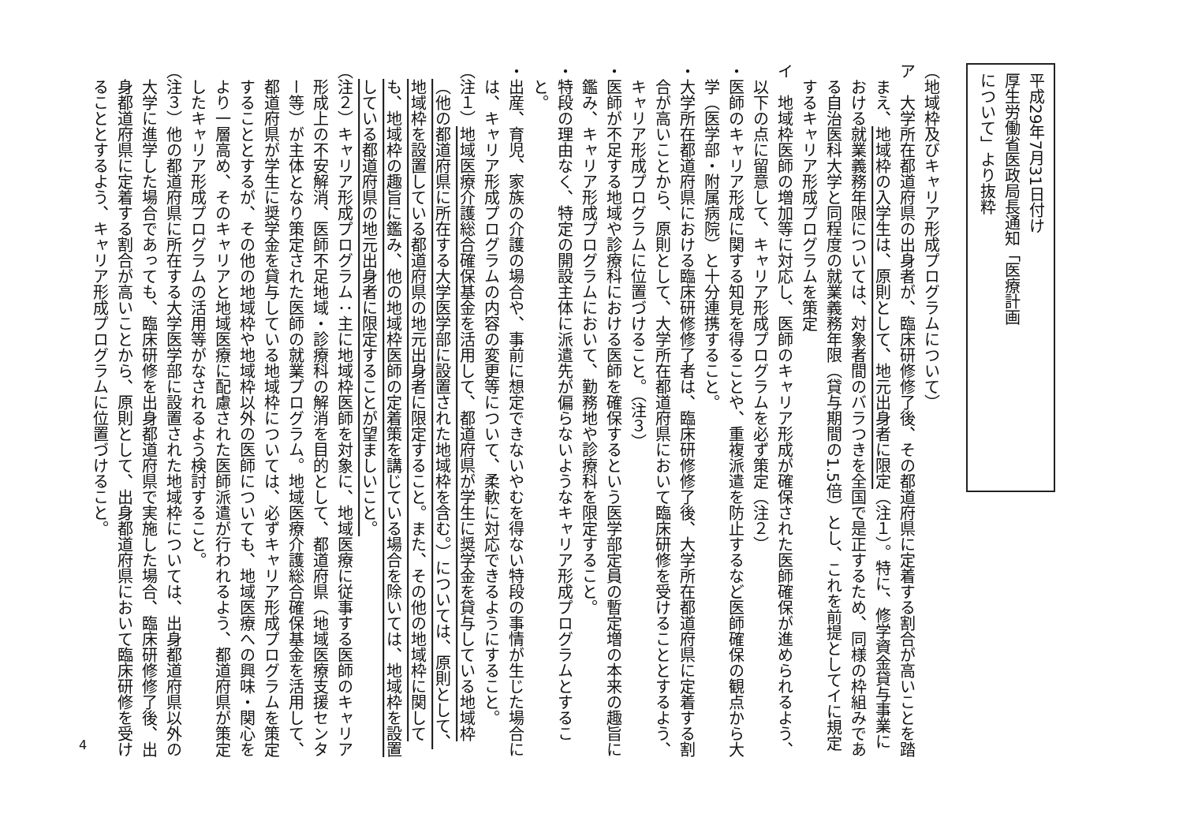平成29年7月31日付け
厚生労働省医政局長通知「医療計画
について」より抜粋
（地域枠及びキャリア形成プログラムについて）
ア　大学所在都道府県の出身者が、臨床研修修了後、その都道府県に定着する割合が高いことを踏まえ、地域枠の入学生は、原則として、地元出身者に限定（注１）。特に、修学資金貸与事業における就業義務年限については、対象者間のバラつきを全国で是正するため、同様の枠組みである自治医科大学と同程度の就業義務年限（貸与期間の1.5倍）とし、これを前提としてイに規定するキャリア形成プログラムを策定
イ　地域枠医師の増加等に対応し、医師のキャリア形成が確保された医師確保が進められるよう、以下の点に留意して、キャリア形成プログラムを必ず策定（注２）
・医師のキャリア形成に関する知見を得ることや、重複派遣を防止するなど医師確保の観点から大学（医学部・附属病院）と十分連携すること。
・大学所在都道府県における臨床研修修了者は、臨床研修修了後、大学所在都道府県に定着する割合が高いことから、原則として、大学所在都道府県において臨床研修を受けることとするよう、キャリア形成プログラムに位置づけること。（注３）
・医師が不足する地域や診療科における医師を確保するという医学部定員の暫定増の本来の趣旨に鑑み、キャリア形成プログラムにおいて、勤務地や診療科を限定すること。
・特段の理由なく、特定の開設主体に派遣先が偏らないようなキャリア形成プログラムとすること。
・出産、育児、家族の介護の場合や、事前に想定できないやむを得ない特段の事情が生じた場合には、キャリア形成プログラムの内容の変更等について、柔軟に対応できるようにすること。
（注１）地域医療介護総合確保基金を活用して、都道府県が学生に奨学金を貸与している地域枠（他の都道府県に所在する大学医学部に設置された地域枠を含む。）については、原則として、地域枠を設置している都道府県の地元出身者に限定すること。また、その他の地域枠に関しても、地域枠の趣旨に鑑み、他の地域枠医師の定着策を講じている場合を除いては、地域枠を設置している都道府県の地元出身者に限定することが望ましいこと。
（注２）キャリア形成プログラム：主に地域枠医師を対象に、地域医療に従事する医師のキャリア形成上の不安解消、医師不足地域・診療科の解消を目的として、都道府県（地域医療支援センター等）が主体となり策定された医師の就業プログラム。地域医療介護総合確保基金を活用して、都道府県が学生に奨学金を貸与している地域枠については、必ずキャリア形成プログラムを策定することとするが、その他の地域枠や地域枠以外の医師についても、地域医療への興味・関心をより一層高め、そのキャリアと地域医療に配慮された医師派遣が行われるよう、都道府県が策定したキャリア形成プログラムの活用等がなされるよう検討すること。
（注３）他の都道府県に所在する大学医学部に設置された地域枠については、出身都道府県以外の大学に進学した場合であっても、臨床研修を出身都道府県で実施した場合、臨床研修修了後、出身都道府県に定着する割合が高いことから、原則として、出身都道府県において臨床研修を受けることとするよう、キャリア形成プログラムに位置づけること。
4